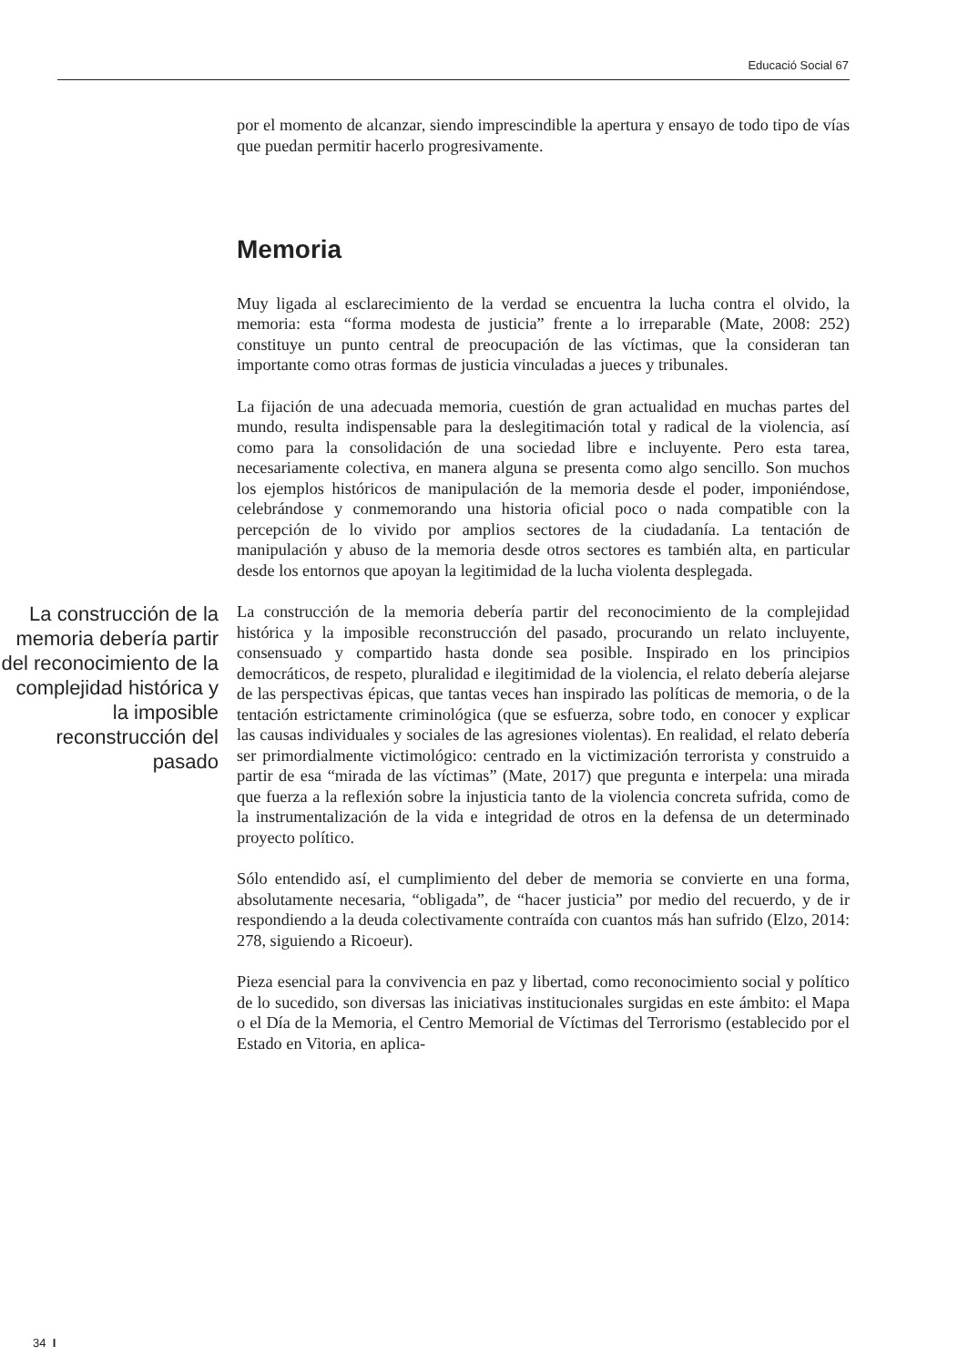Educació Social 67
por el momento de alcanzar, siendo imprescindible la apertura y ensayo de todo tipo de vías que puedan permitir hacerlo progresivamente.
Memoria
Muy ligada al esclarecimiento de la verdad se encuentra la lucha contra el olvido, la memoria: esta “forma modesta de justicia” frente a lo irreparable (Mate, 2008: 252) constituye un punto central de preocupación de las víctimas, que la consideran tan importante como otras formas de justicia vinculadas a jueces y tribunales.
La fijación de una adecuada memoria, cuestión de gran actualidad en muchas partes del mundo, resulta indispensable para la deslegitimación total y radical de la violencia, así como para la consolidación de una sociedad libre e incluyente. Pero esta tarea, necesariamente colectiva, en manera alguna se presenta como algo sencillo. Son muchos los ejemplos históricos de manipulación de la memoria desde el poder, imponiéndose, celebrándose y conmemorando una historia oficial poco o nada compatible con la percepción de lo vivido por amplios sectores de la ciudadanía. La tentación de manipulación y abuso de la memoria desde otros sectores es también alta, en particular desde los entornos que apoyan la legitimidad de la lucha violenta desplegada.
La construcción de la memoria debería partir del reconocimiento de la complejidad histórica y la imposible reconstrucción del pasado
La construcción de la memoria debería partir del reconocimiento de la complejidad histórica y la imposible reconstrucción del pasado, procurando un relato incluyente, consensuado y compartido hasta donde sea posible. Inspirado en los principios democráticos, de respeto, pluralidad e ilegitimidad de la violencia, el relato debería alejarse de las perspectivas épicas, que tantas veces han inspirado las políticas de memoria, o de la tentación estrictamente criminológica (que se esfuerza, sobre todo, en conocer y explicar las causas individuales y sociales de las agresiones violentas). En realidad, el relato debería ser primordialmente victimológico: centrado en la victimización terrorista y construido a partir de esa “mirada de las víctimas” (Mate, 2017) que pregunta e interpela: una mirada que fuerza a la reflexión sobre la injusticia tanto de la violencia concreta sufrida, como de la instrumentalización de la vida e integridad de otros en la defensa de un determinado proyecto político.
Sólo entendido así, el cumplimiento del deber de memoria se convierte en una forma, absolutamente necesaria, “obligada”, de “hacer justicia” por medio del recuerdo, y de ir respondiendo a la deuda colectivamente contraída con cuantos más han sufrido (Elzo, 2014: 278, siguiendo a Ricoeur).
Pieza esencial para la convivencia en paz y libertad, como reconocimiento social y político de lo sucedido, son diversas las iniciativas institucionales surgidas en este ámbito: el Mapa o el Día de la Memoria, el Centro Memorial de Víctimas del Terrorismo (establecido por el Estado en Vitoria, en aplica-
34 I